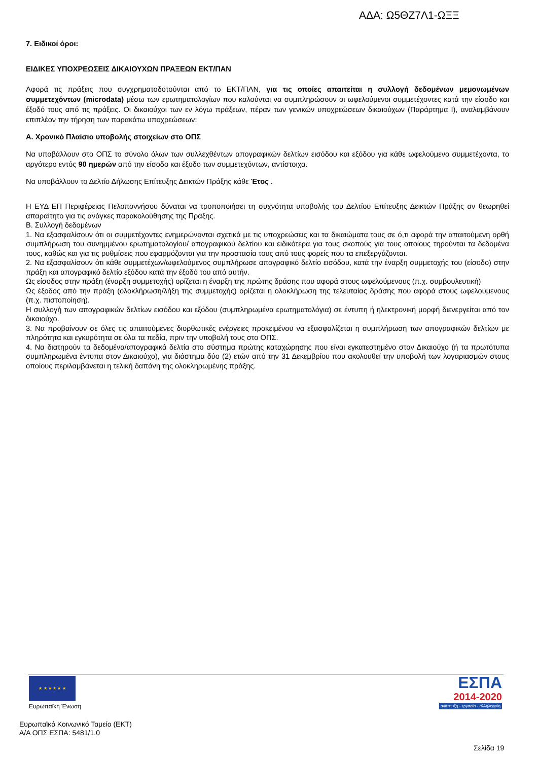ΑΔΑ: Ω5ΘΖ7Λ1-ΩΞΞ
7. Ειδικοί όροι:
ΕΙΔΙΚΕΣ ΥΠΟΧΡΕΩΣΕΙΣ ΔΙΚΑΙΟΥΧΩΝ ΠΡΑΞΕΩΝ ΕΚΤ/ΠΑΝ
Αφορά τις πράξεις που συγχρηματοδοτούνται από το ΕΚΤ/ΠΑΝ, για τις οποίες απαιτείται η συλλογή δεδομένων μεμονωμένων συμμετεχόντων (microdata) μέσω των ερωτηματολογίων που καλούνται να συμπληρώσουν οι ωφελούμενοι συμμετέχοντες κατά την είσοδο και έξοδό τους από τις πράξεις. Οι δικαιούχοι των εν λόγω πράξεων, πέραν των γενικών υποχρεώσεων δικαιούχων (Παράρτημα Ι), αναλαμβάνουν επιπλέον την τήρηση των παρακάτω υποχρεώσεων:
Α. Χρονικό Πλαίσιο υποβολής στοιχείων στο ΟΠΣ
Να υποβάλλουν στο ΟΠΣ το σύνολο όλων των συλλεχθέντων απογραφικών δελτίων εισόδου και εξόδου για κάθε ωφελούμενο συμμετέχοντα, το αργότερο εντός 90 ημερών από την είσοδο και έξοδο των συμμετεχόντων, αντίστοιχα.
Να υποβάλλουν το Δελτίο Δήλωσης Επίτευξης Δεικτών Πράξης κάθε Έτος .
Η ΕΥΔ ΕΠ Περιφέρειας Πελοποννήσου δύναται να τροποποιήσει τη συχνότητα υποβολής του Δελτίου Επίτευξης Δεικτών Πράξης αν θεωρηθεί απαραίτητο για τις ανάγκες παρακολούθησης της Πράξης.
Β. Συλλογή δεδομένων
1. Να εξασφαλίσουν ότι οι συμμετέχοντες ενημερώνονται σχετικά με τις υποχρεώσεις και τα δικαιώματα τους σε ό,τι αφορά την απαιτούμενη ορθή συμπλήρωση του συνημμένου ερωτηματολογίου/ απογραφικού δελτίου και ειδικότερα για τους σκοπούς για τους οποίους τηρούνται τα δεδομένα τους, καθώς και για τις ρυθμίσεις που εφαρμόζονται για την προστασία τους από τους φορείς που τα επεξεργάζονται.
2. Να εξασφαλίσουν ότι κάθε συμμετέχων/ωφελούμενος συμπλήρωσε απογραφικό δελτίο εισόδου, κατά την έναρξη συμμετοχής του (είσοδο) στην πράξη και απογραφικό δελτίο εξόδου κατά την έξοδό του από αυτήν.
Ως είσοδος στην πράξη (έναρξη συμμετοχής) ορίζεται η έναρξη της πρώτης δράσης που αφορά στους ωφελούμενους (π.χ. συμβουλευτική)
Ως έξοδος από την πράξη (ολοκλήρωση/λήξη της συμμετοχής) ορίζεται η ολοκλήρωση της τελευταίας δράσης που αφορά στους ωφελούμενους (π.χ. πιστοποίηση).
Η συλλογή των απογραφικών δελτίων εισόδου και εξόδου (συμπληρωμένα ερωτηματολόγια) σε έντυπη ή ηλεκτρονική μορφή διενεργείται από τον δικαιούχο.
3. Να προβαίνουν σε όλες τις απαιτούμενες διορθωτικές ενέργειες προκειμένου να εξασφαλίζεται η συμπλήρωση των απογραφικών δελτίων με πληρότητα και εγκυρότητα σε όλα τα πεδία, πριν την υποβολή τους στο ΟΠΣ.
4. Να διατηρούν τα δεδομένα/απογραφικά δελτία στο σύστημα πρώτης καταχώρησης που είναι εγκατεστημένο στον Δικαιούχο (ή τα πρωτότυπα συμπληρωμένα έντυπα στον Δικαιούχο), για διάστημα δύο (2) ετών από την 31 Δεκεμβρίου που ακολουθεί την υποβολή των λογαριασμών στους οποίους περιλαμβάνεται η τελική δαπάνη της ολοκληρωμένης πράξης.
★ ★ ★ ★ ★ ★
Ευρωπαϊκή Ένωση
ΕΣΠΑ
2014-2020
ανάπτυξη - εργασία - αλληλεγγύη
Ευρωπαϊκό Κοινωνικό Ταμείο (ΕΚΤ)
Α/Α ΟΠΣ ΕΣΠΑ: 5481/1.0
Σελίδα 19